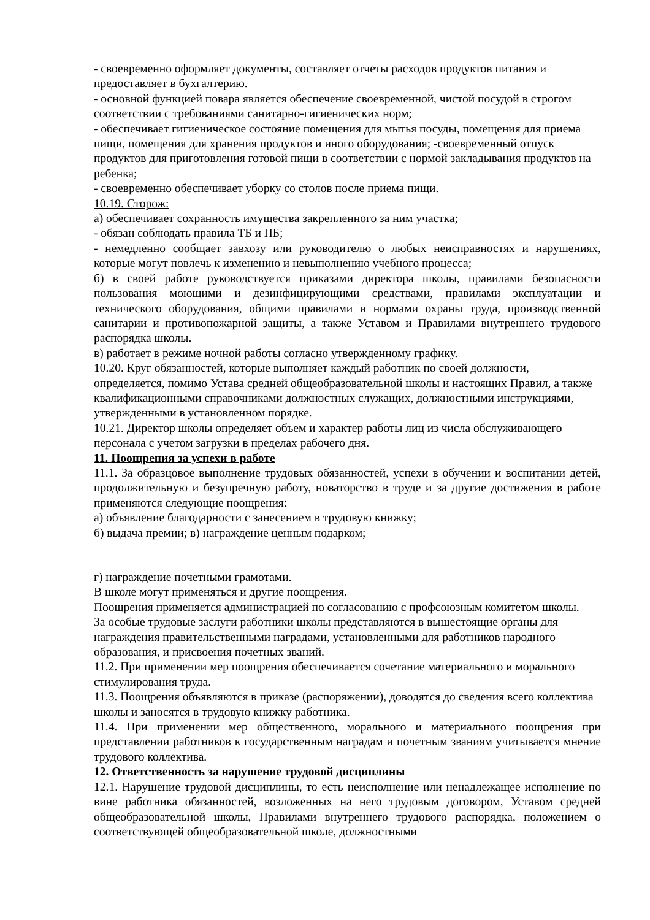- своевременно оформляет документы, составляет отчеты расходов продуктов питания и предоставляет в бухгалтерию.
- основной функцией повара является обеспечение своевременной, чистой посудой в строгом соответствии с требованиями санитарно-гигиенических норм;
- обеспечивает гигиеническое состояние помещения для мытья посуды, помещения для приема пищи, помещения для хранения продуктов и иного оборудования; -своевременный отпуск продуктов для приготовления готовой пищи в соответствии с нормой закладывания продуктов на ребенка;
- своевременно обеспечивает уборку со столов после приема пищи.
10.19. Сторож:
а) обеспечивает сохранность имущества закрепленного за ним участка;
- обязан соблюдать правила ТБ и ПБ;
- немедленно сообщает завхозу или руководителю о любых неисправностях и нарушениях, которые могут повлечь к изменению и невыполнению учебного процесса;
б) в своей работе руководствуется приказами директора школы, правилами безопасности пользования моющими и дезинфицирующими средствами, правилами эксплуатации и технического оборудования, общими правилами и нормами охраны труда, производственной санитарии и противопожарной защиты, а также Уставом и Правилами внутреннего трудового распорядка школы.
в) работает в режиме ночной работы согласно утвержденному графику.
10.20. Круг обязанностей, которые выполняет каждый работник по своей должности, определяется, помимо Устава средней общеобразовательной школы и настоящих Правил, а также квалификационными справочниками должностных служащих, должностными инструкциями, утвержденными в установленном порядке.
10.21. Директор школы определяет объем и характер работы лиц из числа обслуживающего персонала с учетом загрузки в пределах рабочего дня.
11. Поощрения за успехи в работе
11.1. За образцовое выполнение трудовых обязанностей, успехи в обучении и воспитании детей, продолжительную и безупречную работу, новаторство в труде и за другие достижения в работе применяются следующие поощрения:
а) объявление благодарности с занесением в трудовую книжку;
б) выдача премии; в) награждение ценным подарком;
г) награждение почетными грамотами.
В школе могут применяться и другие поощрения.
Поощрения применяется администрацией по согласованию с профсоюзным комитетом школы.
За особые трудовые заслуги работники школы представляются в вышестоящие органы для награждения правительственными наградами, установленными для работников народного образования, и присвоения почетных званий.
11.2. При применении мер поощрения обеспечивается сочетание материального и морального стимулирования труда.
11.3. Поощрения объявляются в приказе (распоряжении), доводятся до сведения всего коллектива школы и заносятся в трудовую книжку работника.
11.4. При применении мер общественного, морального и материального поощрения при представлении работников к государственным наградам и почетным званиям учитывается мнение трудового коллектива.
12. Ответственность за нарушение трудовой дисциплины
12.1. Нарушение трудовой дисциплины, то есть неисполнение или ненадлежащее исполнение по вине работника обязанностей, возложенных на него трудовым договором, Уставом средней общеобразовательной школы, Правилами внутреннего трудового распорядка, положением о соответствующей общеобразовательной школе, должностными